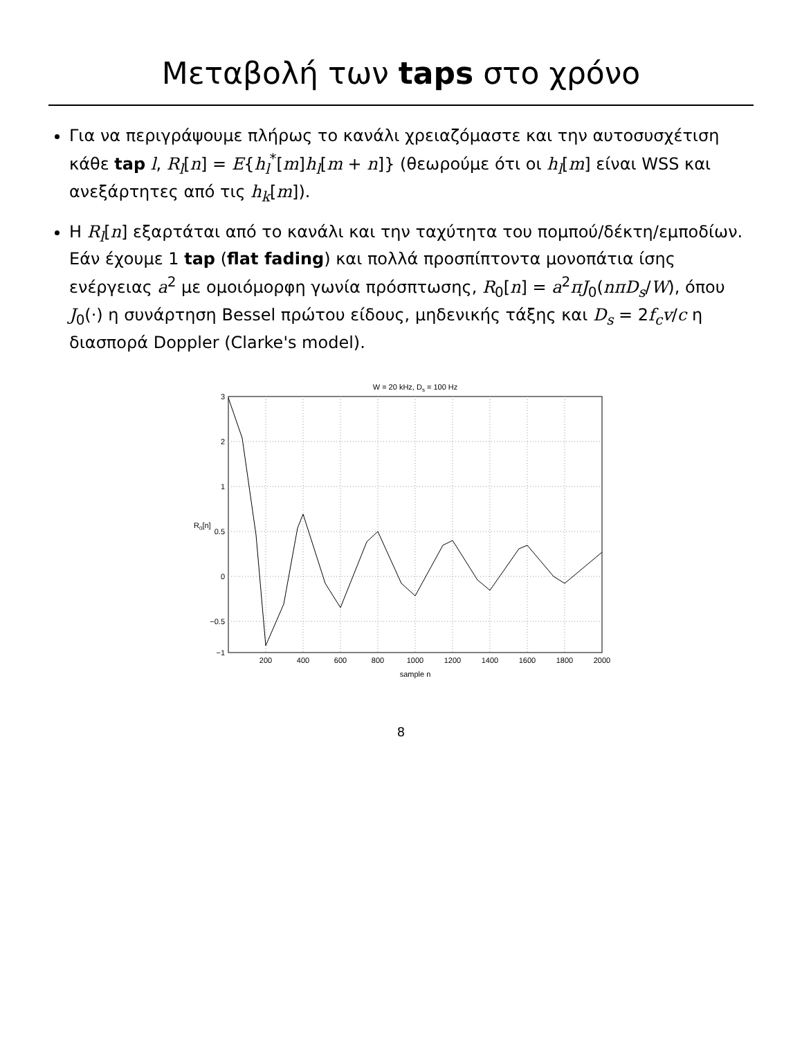Μεταβολή των taps στο χρόνο
Για να περιγράψουμε πλήρως το κανάλι χρειαζόμαστε και την αυτοσυσχέτιση κάθε tap l, R<sub>l</sub>[n] = E{h<sub>l</sub><sup>*</sup>[m]h<sub>l</sub>[m + n]} (θεωρούμε ότι οι h<sub>l</sub>[m] είναι WSS και ανεξάρτητες από τις h<sub>k</sub>[m]).
Η R<sub>l</sub>[n] εξαρτάται από το κανάλι και την ταχύτητα του πομπού/δέκτη/εμποδίων. Εάν έχουμε 1 tap (flat fading) και πολλά προσπίπτοντα μονοπάτια ίσης ενέργειας a<sup>2</sup> με ομοιόμορφη γωνία πρόσπτωσης, R<sub>0</sub>[n] = a<sup>2</sup>πJ<sub>0</sub>(nπD<sub>s</sub>/W), όπου J<sub>0</sub>(·) η συνάρτηση Bessel πρώτου είδους, μηδενικής τάξης και D<sub>s</sub> = 2f<sub>c</sub>v/c η διασπορά Doppler (Clarke's model).
W = 20 kHz, Ds = 100 Hz
3
2
1
0.5
0
−0.5
−1
200
400
600
800
1000
1200
1400
1600
1800
2000
sample n
R0[n]
8